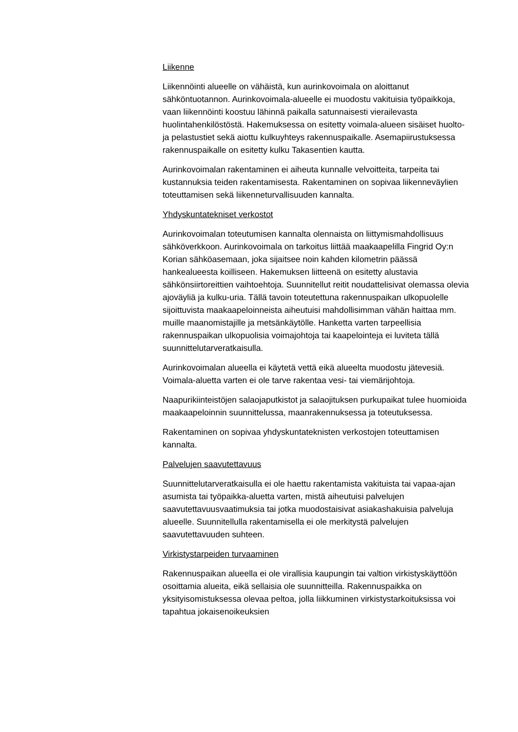Liikenne
Liikennöinti alueelle on vähäistä, kun aurinkovoimala on aloittanut sähköntuotannon. Aurinkovoimala-alueelle ei muodostu vakituisia työpaikkoja, vaan liikennöinti koostuu lähinnä paikalla satunnaisesti vierailevasta huolintahenkilöstöstä. Hakemuksessa on esitetty voimala-alueen sisäiset huolto- ja pelastustiet sekä aiottu kulkuyhteys rakennuspaikalle. Asemapiirustuksessa rakennuspaikalle on esitetty kulku Takasentien kautta.
Aurinkovoimalan rakentaminen ei aiheuta kunnalle velvoitteita, tarpeita tai kustannuksia teiden rakentamisesta. Rakentaminen on sopivaa liikenneväylien toteuttamisen sekä liikenneturvallisuuden kannalta.
Yhdyskuntatekniset verkostot
Aurinkovoimalan toteutumisen kannalta olennaista on liittymismahdollisuus sähköverkkoon. Aurinkovoimala on tarkoitus liittää maakaapelilla Fingrid Oy:n Korian sähköasemaan, joka sijaitsee noin kahden kilometrin päässä hankealueesta koilliseen. Hakemuksen liitteenä on esitetty alustavia sähkönsiirtoreittien vaihtoehtoja. Suunnitellut reitit noudattelisivat olemassa olevia ajoväyliä ja kulku-uria. Tällä tavoin toteutettuna rakennuspaikan ulkopuolelle sijoittuvista maakaapeloinneista aiheutuisi mahdollisimman vähän haittaa mm. muille maanomistajille ja metsänkäytölle. Hanketta varten tarpeellisia rakennuspaikan ulkopuolisia voimajohtoja tai kaapelointeja ei luviteta tällä suunnittelutarveratkaisulla.
Aurinkovoimalan alueella ei käytetä vettä eikä alueelta muodostu jätevesiä. Voimala-aluetta varten ei ole tarve rakentaa vesi- tai viemärijohtoja.
Naapurikiinteistöjen salaojaputkistot ja salaojituksen purkupaikat tulee huomioida maakaapeloinnin suunnittelussa, maanrakennuksessa ja toteutuksessa.
Rakentaminen on sopivaa yhdyskuntateknisten verkostojen toteuttamisen kannalta.
Palvelujen saavutettavuus
Suunnittelutarveratkaisulla ei ole haettu rakentamista vakituista tai vapaa-ajan asumista tai työpaikka-aluetta varten, mistä aiheutuisi palvelujen saavutettavuusvaatimuksia tai jotka muodostaisivat asiakashakuisia palveluja alueelle. Suunnitellulla rakentamisella ei ole merkitystä palvelujen saavutettavuuden suhteen.
Virkistystarpeiden turvaaminen
Rakennuspaikan alueella ei ole virallisia kaupungin tai valtion virkistyskäyttöön osoittamia alueita, eikä sellaisia ole suunnitteilla. Rakennuspaikka on yksityisomistuksessa olevaa peltoa, jolla liikkuminen virkistystarkoituksissa voi tapahtua jokaisenoikeuksien